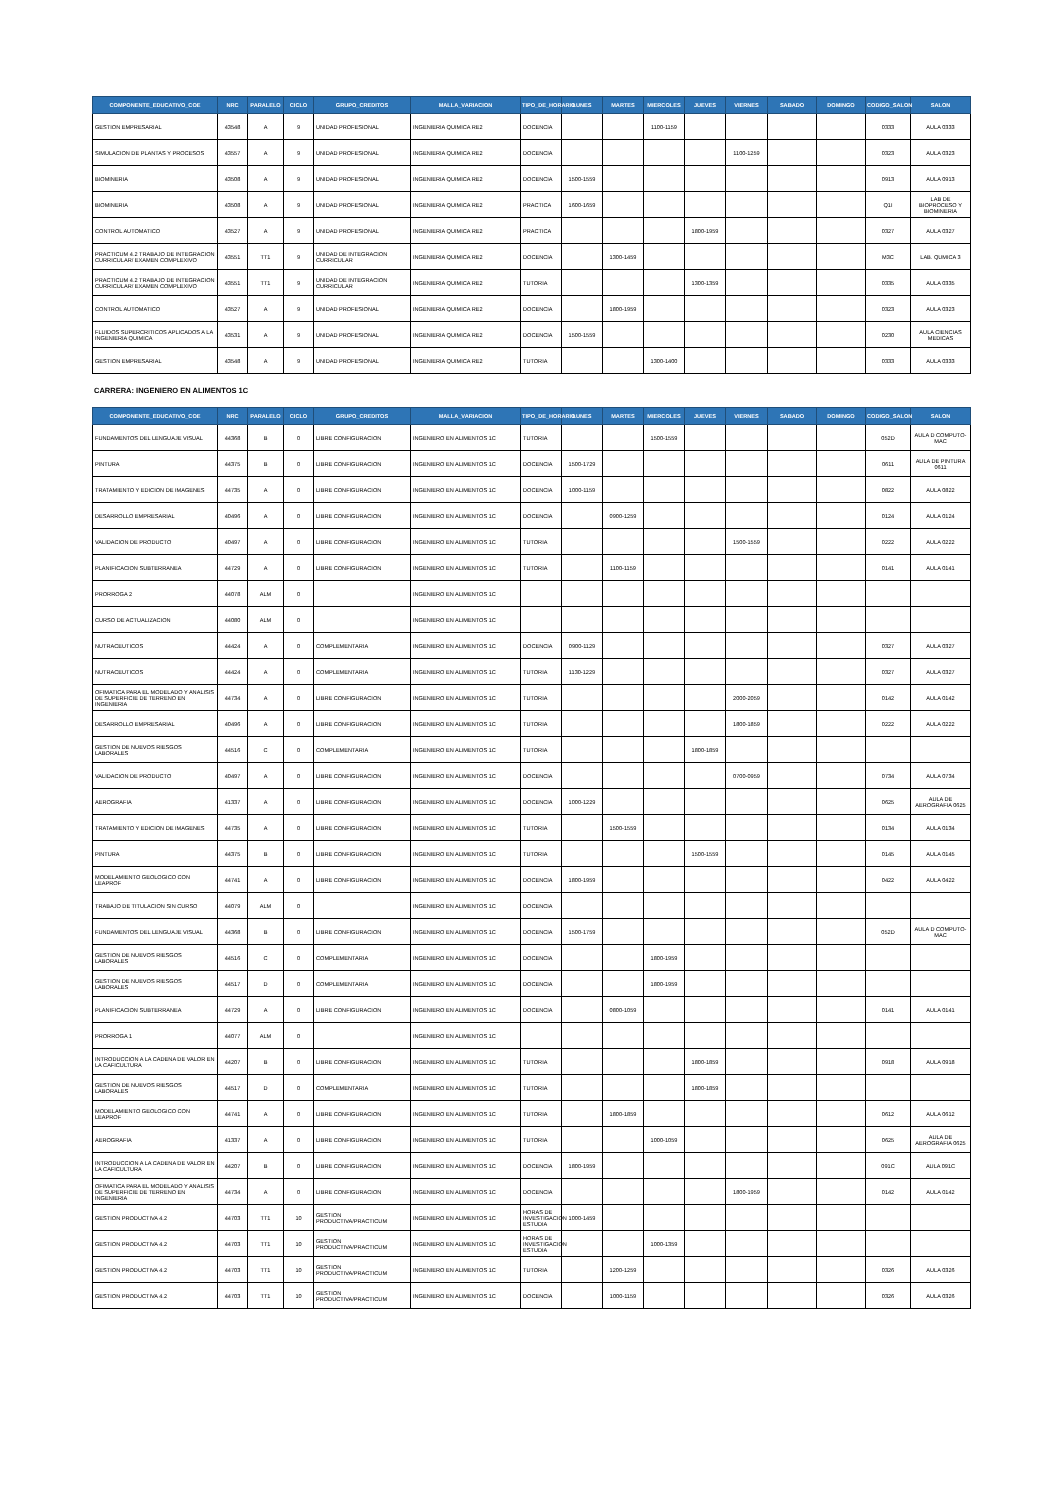| COMPONENTE_EDUCATIVO_COE | NRC | PARALELO | CICLO | GRUPO_CREDITOS | MALLA_VARIACION | TIPO_DE_HORARIO | LUNES | MARTES | MIERCOLES | JUEVES | VIERNES | SABADO | DOMINGO | CODIGO_SALON | SALON |
| --- | --- | --- | --- | --- | --- | --- | --- | --- | --- | --- | --- | --- | --- | --- | --- |
| GESTION EMPRESARIAL | 43548 | A | 9 | UNIDAD PROFESIONAL | INGENIERIA QUIMICA RE2 | DOCENCIA | | | 1100-1159 | | | | | 0333 | AULA 0333 |
| SIMULACION DE PLANTAS Y PROCESOS | 43557 | A | 9 | UNIDAD PROFESIONAL | INGENIERIA QUIMICA RE2 | DOCENCIA | | | | | 1100-1259 | | | 0323 | AULA 0323 |
| BIOMINERIA | 43508 | A | 9 | UNIDAD PROFESIONAL | INGENIERIA QUIMICA RE2 | DOCENCIA | 1500-1559 | | | | | | | 0913 | AULA 0913 |
| BIOMINERIA | 43508 | A | 9 | UNIDAD PROFESIONAL | INGENIERIA QUIMICA RE2 | PRACTICA | 1600-1659 | | | | | | | Q1I | LAB DE BIOPROCESO Y BIOMINERIA |
| CONTROL AUTOMATICO | 43527 | A | 9 | UNIDAD PROFESIONAL | INGENIERIA QUIMICA RE2 | PRACTICA | | | | 1800-1959 | | | | 0327 | AULA 0327 |
| PRACTICUM 4.2 TRABAJO DE INTEGRACION CURRICULAR/ EXAMEN COMPLEXIVO | 43551 | TT1 | 9 | UNIDAD DE INTEGRACION CURRICULAR | INGENIERIA QUIMICA RE2 | DOCENCIA | | 1300-1459 | | | | | | M3C | LAB. QUMICA 3 |
| PRACTICUM 4.2 TRABAJO DE INTEGRACION CURRICULAR/ EXAMEN COMPLEXIVO | 43551 | TT1 | 9 | UNIDAD DE INTEGRACION CURRICULAR | INGENIERIA QUIMICA RE2 | TUTORIA | | | | 1300-1359 | | | | 0335 | AULA 0335 |
| CONTROL AUTOMATICO | 43527 | A | 9 | UNIDAD PROFESIONAL | INGENIERIA QUIMICA RE2 | DOCENCIA | | 1800-1959 | | | | | | 0323 | AULA 0323 |
| FLUIDOS SUPERCRITICOS APLICADOS A LA INGENIERIA QUIMICA | 43531 | A | 9 | UNIDAD PROFESIONAL | INGENIERIA QUIMICA RE2 | DOCENCIA | 1500-1559 | | | | | | | 0230 | AULA CIENCIAS MEDICAS |
| GESTION EMPRESARIAL | 43548 | A | 9 | UNIDAD PROFESIONAL | INGENIERIA QUIMICA RE2 | TUTORIA | | | 1300-1400 | | | | | 0333 | AULA 0333 |
CARRERA: INGENIERO EN ALIMENTOS 1C
| COMPONENTE_EDUCATIVO_COE | NRC | PARALELO | CICLO | GRUPO_CREDITOS | MALLA_VARIACION | TIPO_DE_HORARIO | LUNES | MARTES | MIERCOLES | JUEVES | VIERNES | SABADO | DOMINGO | CODIGO_SALON | SALON |
| --- | --- | --- | --- | --- | --- | --- | --- | --- | --- | --- | --- | --- | --- | --- | --- |
| FUNDAMENTOS DEL LENGUAJE VISUAL | 44368 | B | 0 | LIBRE CONFIGURACION | INGENIERO EN ALIMENTOS 1C | TUTORIA | | | 1500-1559 | | | | | 052D | AULA D COMPUTO-MAC |
| PINTURA | 44375 | B | 0 | LIBRE CONFIGURACION | INGENIERO EN ALIMENTOS 1C | DOCENCIA | 1500-1729 | | | | | | | 0611 | AULA DE PINTURA 0611 |
| TRATAMIENTO Y EDICION DE IMAGENES | 44735 | A | 0 | LIBRE CONFIGURACION | INGENIERO EN ALIMENTOS 1C | DOCENCIA | 1000-1159 | | | | | | | 0822 | AULA 0822 |
| DESARROLLO EMPRESARIAL | 40496 | A | 0 | LIBRE CONFIGURACION | INGENIERO EN ALIMENTOS 1C | DOCENCIA | | 0900-1259 | | | | | | 0124 | AULA 0124 |
| VALIDACION DE PRODUCTO | 40497 | A | 0 | LIBRE CONFIGURACION | INGENIERO EN ALIMENTOS 1C | TUTORIA | | | | | 1500-1559 | | | 0222 | AULA 0222 |
| PLANIFICACION SUBTERRANEA | 44729 | A | 0 | LIBRE CONFIGURACION | INGENIERO EN ALIMENTOS 1C | TUTORIA | | 1100-1159 | | | | | | 0141 | AULA 0141 |
| PRORROGA 2 | 44078 | ALM | 0 | | INGENIERO EN ALIMENTOS 1C | | | | | | | | | | |
| CURSO DE ACTUALIZACION | 44080 | ALM | 0 | | INGENIERO EN ALIMENTOS 1C | | | | | | | | | | |
| NUTRACEUTICOS | 44424 | A | 0 | COMPLEMENTARIA | INGENIERO EN ALIMENTOS 1C | DOCENCIA | 0900-1129 | | | | | | | 0327 | AULA 0327 |
| NUTRACEUTICOS | 44424 | A | 0 | COMPLEMENTARIA | INGENIERO EN ALIMENTOS 1C | TUTORIA | 1130-1229 | | | | | | | 0327 | AULA 0327 |
| OFIMATICA PARA EL MODELADO Y ANALISIS DE SUPERFICIE DE TERRENO EN INGENIERIA | 44734 | A | 0 | LIBRE CONFIGURACION | INGENIERO EN ALIMENTOS 1C | TUTORIA | | | | | 2000-2059 | | | 0142 | AULA 0142 |
| DESARROLLO EMPRESARIAL | 40496 | A | 0 | LIBRE CONFIGURACION | INGENIERO EN ALIMENTOS 1C | TUTORIA | | | | | 1800-1859 | | | 0222 | AULA 0222 |
| GESTION DE NUEVOS RIESGOS LABORALES | 44516 | C | 0 | COMPLEMENTARIA | INGENIERO EN ALIMENTOS 1C | TUTORIA | | | | 1800-1859 | | | | | |
| VALIDACION DE PRODUCTO | 40497 | A | 0 | LIBRE CONFIGURACION | INGENIERO EN ALIMENTOS 1C | DOCENCIA | | | | | 0700-0959 | | | 0734 | AULA 0734 |
| AEROGRAFIA | 41337 | A | 0 | LIBRE CONFIGURACION | INGENIERO EN ALIMENTOS 1C | DOCENCIA | 1000-1229 | | | | | | | 0625 | AULA DE AEROGRAFIA 0625 |
| TRATAMIENTO Y EDICION DE IMAGENES | 44735 | A | 0 | LIBRE CONFIGURACION | INGENIERO EN ALIMENTOS 1C | TUTORIA | | 1500-1559 | | | | | | 0134 | AULA 0134 |
| PINTURA | 44375 | B | 0 | LIBRE CONFIGURACION | INGENIERO EN ALIMENTOS 1C | TUTORIA | | | | 1500-1559 | | | | 0145 | AULA 0145 |
| MODELAMIENTO GEOLOGICO CON LEAPROF | 44741 | A | 0 | LIBRE CONFIGURACION | INGENIERO EN ALIMENTOS 1C | DOCENCIA | 1800-1959 | | | | | | | 0422 | AULA 0422 |
| TRABAJO DE TITULACION SIN CURSO | 44079 | ALM | 0 | | INGENIERO EN ALIMENTOS 1C | DOCENCIA | | | | | | | | | |
| FUNDAMENTOS DEL LENGUAJE VISUAL | 44368 | B | 0 | LIBRE CONFIGURACION | INGENIERO EN ALIMENTOS 1C | DOCENCIA | 1500-1759 | | | | | | | 052D | AULA D COMPUTO-MAC |
| GESTION DE NUEVOS RIESGOS LABORALES | 44516 | C | 0 | COMPLEMENTARIA | INGENIERO EN ALIMENTOS 1C | DOCENCIA | | | 1800-1959 | | | | | | |
| GESTION DE NUEVOS RIESGOS LABORALES | 44517 | D | 0 | COMPLEMENTARIA | INGENIERO EN ALIMENTOS 1C | DOCENCIA | | | 1800-1959 | | | | | | |
| PLANIFICACION SUBTERRANEA | 44729 | A | 0 | LIBRE CONFIGURACION | INGENIERO EN ALIMENTOS 1C | DOCENCIA | | 0800-1059 | | | | | | 0141 | AULA 0141 |
| PRORROGA 1 | 44077 | ALM | 0 | | INGENIERO EN ALIMENTOS 1C | | | | | | | | | | |
| INTRODUCCION A LA CADENA DE VALOR EN LA CAFICULTURA | 44207 | B | 0 | LIBRE CONFIGURACION | INGENIERO EN ALIMENTOS 1C | TUTORIA | | | | 1800-1859 | | | | 0918 | AULA 0918 |
| GESTION DE NUEVOS RIESGOS LABORALES | 44517 | D | 0 | COMPLEMENTARIA | INGENIERO EN ALIMENTOS 1C | TUTORIA | | | | 1800-1859 | | | | | |
| MODELAMIENTO GEOLOGICO CON LEAPROF | 44741 | A | 0 | LIBRE CONFIGURACION | INGENIERO EN ALIMENTOS 1C | TUTORIA | | 1800-1859 | | | | | | 0612 | AULA 0612 |
| AEROGRAFIA | 41337 | A | 0 | LIBRE CONFIGURACION | INGENIERO EN ALIMENTOS 1C | TUTORIA | | | 1000-1059 | | | | | 0625 | AULA DE AEROGRAFIA 0625 |
| INTRODUCCION A LA CADENA DE VALOR EN LA CAFICULTURA | 44207 | B | 0 | LIBRE CONFIGURACION | INGENIERO EN ALIMENTOS 1C | DOCENCIA | 1800-1959 | | | | | | | 091C | AULA 091C |
| OFIMATICA PARA EL MODELADO Y ANALISIS DE SUPERFICIE DE TERRENO EN INGENIERIA | 44734 | A | 0 | LIBRE CONFIGURACION | INGENIERO EN ALIMENTOS 1C | DOCENCIA | | | | | 1800-1959 | | | 0142 | AULA 0142 |
| GESTION PRODUCTIVA 4.2 | 44703 | TT1 | 10 | GESTION PRODUCTIVA/PRACTICUM | INGENIERO EN ALIMENTOS 1C | HORAS DE INVESTIGACION ESTUDIA | 1000-1459 | | | | | | | | |
| GESTION PRODUCTIVA 4.2 | 44703 | TT1 | 10 | GESTION PRODUCTIVA/PRACTICUM | INGENIERO EN ALIMENTOS 1C | HORAS DE INVESTIGACION ESTUDIA | | | 1000-1359 | | | | | | |
| GESTION PRODUCTIVA 4.2 | 44703 | TT1 | 10 | GESTION PRODUCTIVA/PRACTICUM | INGENIERO EN ALIMENTOS 1C | TUTORIA | | 1200-1259 | | | | | | 0326 | AULA 0326 |
| GESTION PRODUCTIVA 4.2 | 44703 | TT1 | 10 | GESTION PRODUCTIVA/PRACTICUM | INGENIERO EN ALIMENTOS 1C | DOCENCIA | | 1000-1159 | | | | | | 0326 | AULA 0326 |